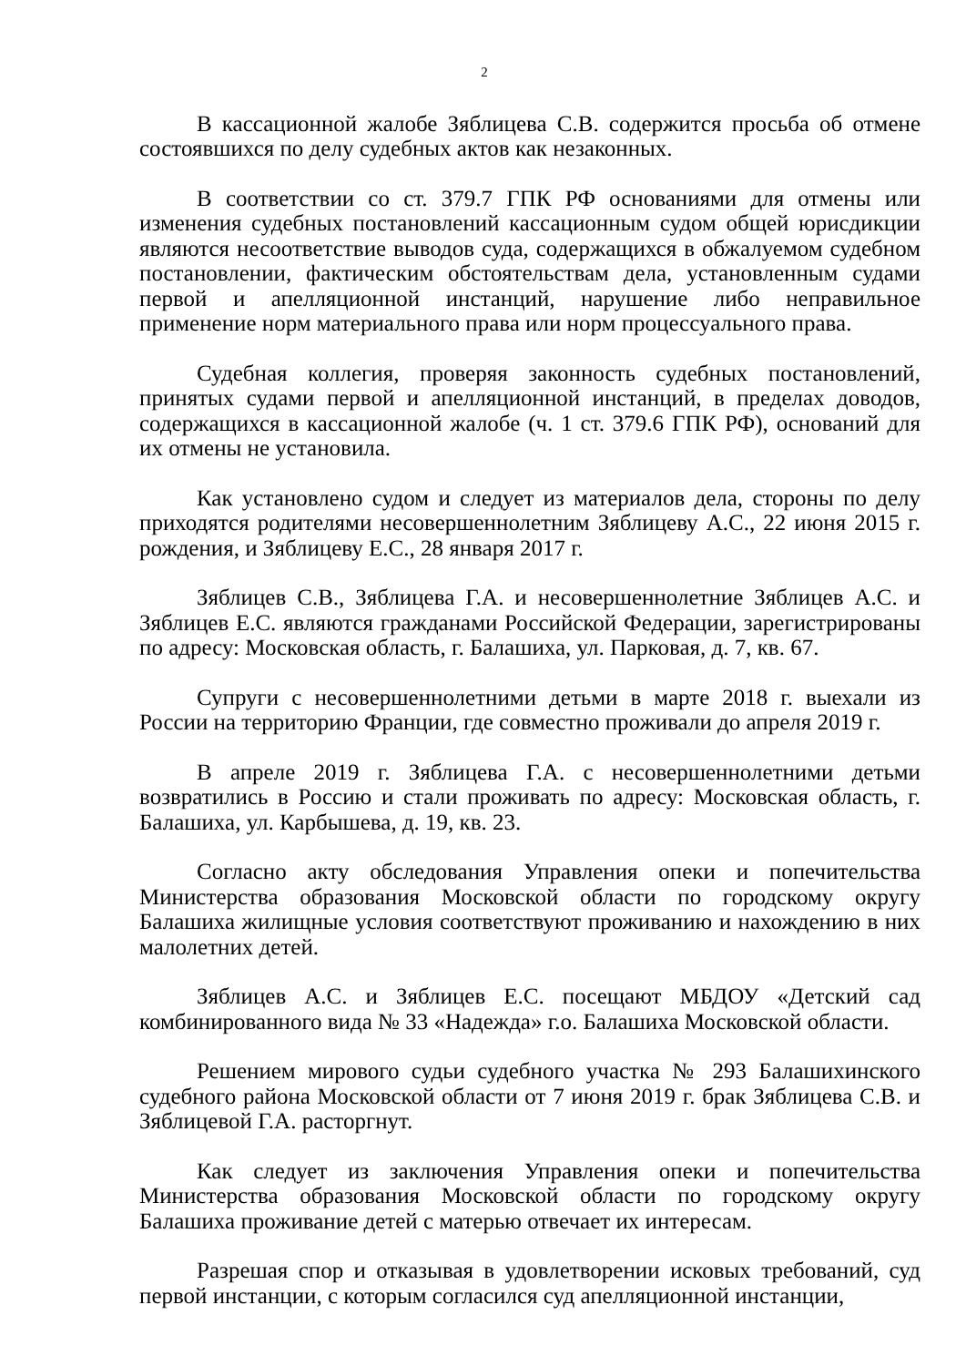2
В кассационной жалобе Зяблицева С.В. содержится просьба об отмене состоявшихся по делу судебных актов как незаконных.
В соответствии со ст. 379.7 ГПК РФ основаниями для отмены или изменения судебных постановлений кассационным судом общей юрисдикции являются несоответствие выводов суда, содержащихся в обжалуемом судебном постановлении, фактическим обстоятельствам дела, установленным судами первой и апелляционной инстанций, нарушение либо неправильное применение норм материального права или норм процессуального права.
Судебная коллегия, проверяя законность судебных постановлений, принятых судами первой и апелляционной инстанций, в пределах доводов, содержащихся в кассационной жалобе (ч. 1 ст. 379.6 ГПК РФ), оснований для их отмены не установила.
Как установлено судом и следует из материалов дела, стороны по делу приходятся родителями несовершеннолетним Зяблицеву А.С., 22 июня 2015 г. рождения, и Зяблицеву Е.С., 28 января 2017 г.
Зяблицев С.В., Зяблицева Г.А. и несовершеннолетние Зяблицев А.С. и Зяблицев Е.С. являются гражданами Российской Федерации, зарегистрированы по адресу: Московская область, г. Балашиха, ул. Парковая, д. 7, кв. 67.
Супруги с несовершеннолетними детьми в марте 2018 г. выехали из России на территорию Франции, где совместно проживали до апреля 2019 г.
В апреле 2019 г. Зяблицева Г.А. с несовершеннолетними детьми возвратились в Россию и стали проживать по адресу: Московская область, г. Балашиха, ул. Карбышева, д. 19, кв. 23.
Согласно акту обследования Управления опеки и попечительства Министерства образования Московской области по городскому округу Балашиха жилищные условия соответствуют проживанию и нахождению в них малолетних детей.
Зяблицев А.С. и Зяблицев Е.С. посещают МБДОУ «Детский сад комбинированного вида № 33 «Надежда» г.о. Балашиха Московской области.
Решением мирового судьи судебного участка № 293 Балашихинского судебного района Московской области от 7 июня 2019 г. брак Зяблицева С.В. и Зяблицевой Г.А. расторгнут.
Как следует из заключения Управления опеки и попечительства Министерства образования Московской области по городскому округу Балашиха проживание детей с матерью отвечает их интересам.
Разрешая спор и отказывая в удовлетворении исковых требований, суд первой инстанции, с которым согласился суд апелляционной инстанции,